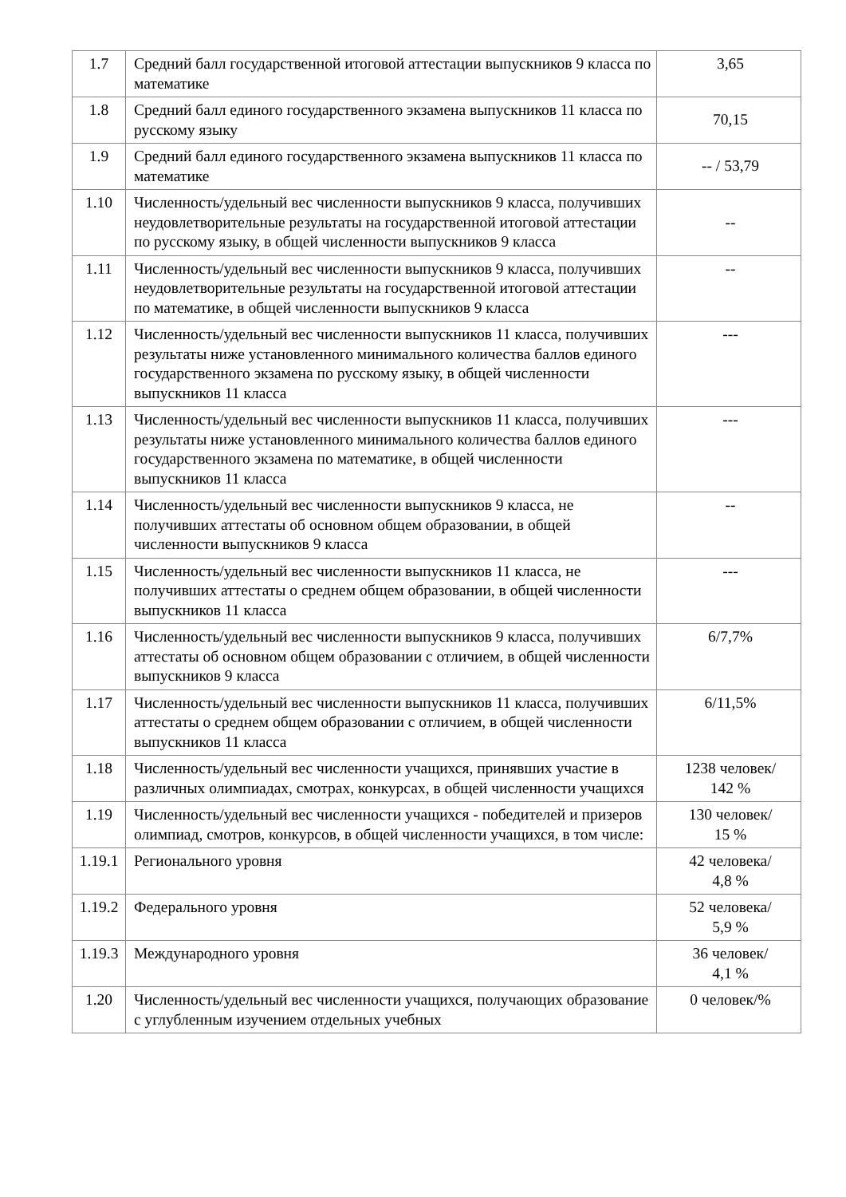| 1.7 | Средний балл государственной итоговой аттестации выпускников 9 класса по математике | 3,65 |
| 1.8 | Средний балл единого государственного экзамена выпускников 11 класса по русскому языку | 70,15 |
| 1.9 | Средний балл единого государственного экзамена выпускников 11 класса по математике | -- / 53,79 |
| 1.10 | Численность/удельный вес численности выпускников 9 класса, получивших неудовлетворительные результаты на государственной итоговой аттестации по русскому языку, в общей численности выпускников 9 класса | -- |
| 1.11 | Численность/удельный вес численности выпускников 9 класса, получивших неудовлетворительные результаты на государственной итоговой аттестации по математике, в общей численности выпускников 9 класса | -- |
| 1.12 | Численность/удельный вес численности выпускников 11 класса, получивших результаты ниже установленного минимального количества баллов единого государственного экзамена по русскому языку, в общей численности выпускников 11 класса | --- |
| 1.13 | Численность/удельный вес численности выпускников 11 класса, получивших результаты ниже установленного минимального количества баллов единого государственного экзамена по математике, в общей численности выпускников 11 класса | --- |
| 1.14 | Численность/удельный вес численности выпускников 9 класса, не получивших аттестаты об основном общем образовании, в общей численности выпускников 9 класса | -- |
| 1.15 | Численность/удельный вес численности выпускников 11 класса, не получивших аттестаты о среднем общем образовании, в общей численности выпускников 11 класса | --- |
| 1.16 | Численность/удельный вес численности выпускников 9 класса, получивших аттестаты об основном общем образовании с отличием, в общей численности выпускников 9 класса | 6/7,7% |
| 1.17 | Численность/удельный вес численности выпускников 11 класса, получивших аттестаты о среднем общем образовании с отличием, в общей численности выпускников 11 класса | 6/11,5% |
| 1.18 | Численность/удельный вес численности учащихся, принявших участие в различных олимпиадах, смотрах, конкурсах, в общей численности учащихся | 1238 человек/ 142 % |
| 1.19 | Численность/удельный вес численности учащихся - победителей и призеров олимпиад, смотров, конкурсов, в общей численности учащихся, в том числе: | 130 человек/ 15 % |
| 1.19.1 | Регионального уровня | 42 человека/ 4,8 % |
| 1.19.2 | Федерального уровня | 52 человека/ 5,9 % |
| 1.19.3 | Международного уровня | 36 человек/ 4,1 % |
| 1.20 | Численность/удельный вес численности учащихся, получающих образование с углубленным изучением отдельных учебных | 0 человек/% |